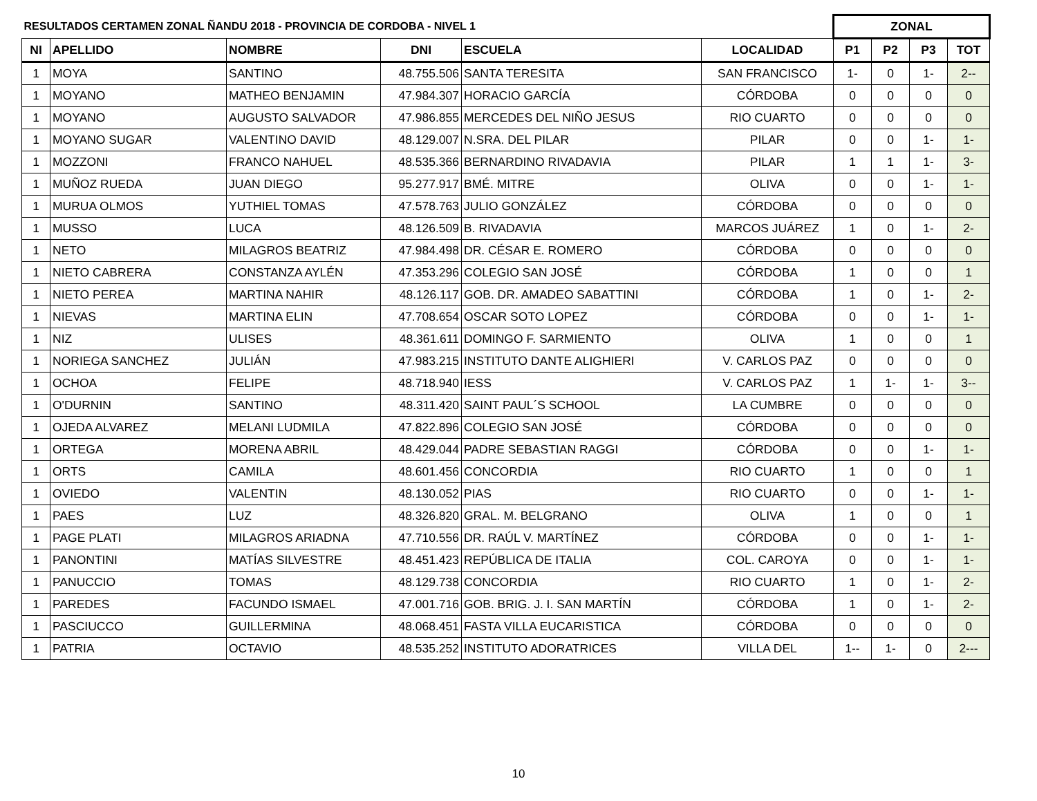| RESULTADOS CERTAMEN ZONAL ÑANDU 2018 - PROVINCIA DE CORDOBA - NIVEL 1 | | | | | | ZONAL | | | |
| NI | APELLIDO | NOMBRE | DNI | ESCUELA | LOCALIDAD | P1 | P2 | P3 | TOT |
| 1 | MOYA | SANTINO | 48.755.506 | SANTA TERESITA | SAN FRANCISCO | 1- | 0 | 1- | 2-- |
| 1 | MOYANO | MATHEO BENJAMIN | 47.984.307 | HORACIO GARCÍA | CÓRDOBA | 0 | 0 | 0 | 0 |
| 1 | MOYANO | AUGUSTO SALVADOR | 47.986.855 | MERCEDES DEL NIÑO JESUS | RIO CUARTO | 0 | 0 | 0 | 0 |
| 1 | MOYANO SUGAR | VALENTINO DAVID | 48.129.007 | N.SRA. DEL PILAR | PILAR | 0 | 0 | 1- | 1- |
| 1 | MOZZONI | FRANCO NAHUEL | 48.535.366 | BERNARDINO RIVADAVIA | PILAR | 1 | 1 | 1- | 3- |
| 1 | MUÑOZ RUEDA | JUAN DIEGO | 95.277.917 | BMÉ. MITRE | OLIVA | 0 | 0 | 1- | 1- |
| 1 | MURUA OLMOS | YUTHIEL TOMAS | 47.578.763 | JULIO GONZÁLEZ | CÓRDOBA | 0 | 0 | 0 | 0 |
| 1 | MUSSO | LUCA | 48.126.509 | B. RIVADAVIA | MARCOS JUÁREZ | 1 | 0 | 1- | 2- |
| 1 | NETO | MILAGROS BEATRIZ | 47.984.498 | DR. CÉSAR E. ROMERO | CÓRDOBA | 0 | 0 | 0 | 0 |
| 1 | NIETO CABRERA | CONSTANZA AYLÉN | 47.353.296 | COLEGIO SAN JOSÉ | CÓRDOBA | 1 | 0 | 0 | 1 |
| 1 | NIETO PEREA | MARTINA NAHIR | 48.126.117 | GOB. DR. AMADEO SABATTINI | CÓRDOBA | 1 | 0 | 1- | 2- |
| 1 | NIEVAS | MARTINA ELIN | 47.708.654 | OSCAR SOTO LOPEZ | CÓRDOBA | 0 | 0 | 1- | 1- |
| 1 | NIZ | ULISES | 48.361.611 | DOMINGO F. SARMIENTO | OLIVA | 1 | 0 | 0 | 1 |
| 1 | NORIEGA SANCHEZ | JULIÁN | 47.983.215 | INSTITUTO DANTE ALIGHIERI | V. CARLOS PAZ | 0 | 0 | 0 | 0 |
| 1 | OCHOA | FELIPE | 48.718.940 | IESS | V. CARLOS PAZ | 1 | 1- | 1- | 3-- |
| 1 | O'DURNIN | SANTINO | 48.311.420 | SAINT PAUL´S SCHOOL | LA CUMBRE | 0 | 0 | 0 | 0 |
| 1 | OJEDA ALVAREZ | MELANI LUDMILA | 47.822.896 | COLEGIO SAN JOSÉ | CÓRDOBA | 0 | 0 | 0 | 0 |
| 1 | ORTEGA | MORENA ABRIL | 48.429.044 | PADRE SEBASTIAN RAGGI | CÓRDOBA | 0 | 0 | 1- | 1- |
| 1 | ORTS | CAMILA | 48.601.456 | CONCORDIA | RIO CUARTO | 1 | 0 | 0 | 1 |
| 1 | OVIEDO | VALENTIN | 48.130.052 | PIAS | RIO CUARTO | 0 | 0 | 1- | 1- |
| 1 | PAES | LUZ | 48.326.820 | GRAL. M. BELGRANO | OLIVA | 1 | 0 | 0 | 1 |
| 1 | PAGE PLATI | MILAGROS ARIADNA | 47.710.556 | DR. RAÚL V. MARTÍNEZ | CÓRDOBA | 0 | 0 | 1- | 1- |
| 1 | PANONTINI | MATÍAS SILVESTRE | 48.451.423 | REPÚBLICA DE ITALIA | COL. CAROYA | 0 | 0 | 1- | 1- |
| 1 | PANUCCIO | TOMAS | 48.129.738 | CONCORDIA | RIO CUARTO | 1 | 0 | 1- | 2- |
| 1 | PAREDES | FACUNDO ISMAEL | 47.001.716 | GOB. BRIG. J. I. SAN MARTÍN | CÓRDOBA | 1 | 0 | 1- | 2- |
| 1 | PASCIUCCO | GUILLERMINA | 48.068.451 | FASTA VILLA EUCARISTICA | CÓRDOBA | 0 | 0 | 0 | 0 |
| 1 | PATRIA | OCTAVIO | 48.535.252 | INSTITUTO ADORATRICES | VILLA DEL | 1-- | 1- | 0 | 2--- |
10